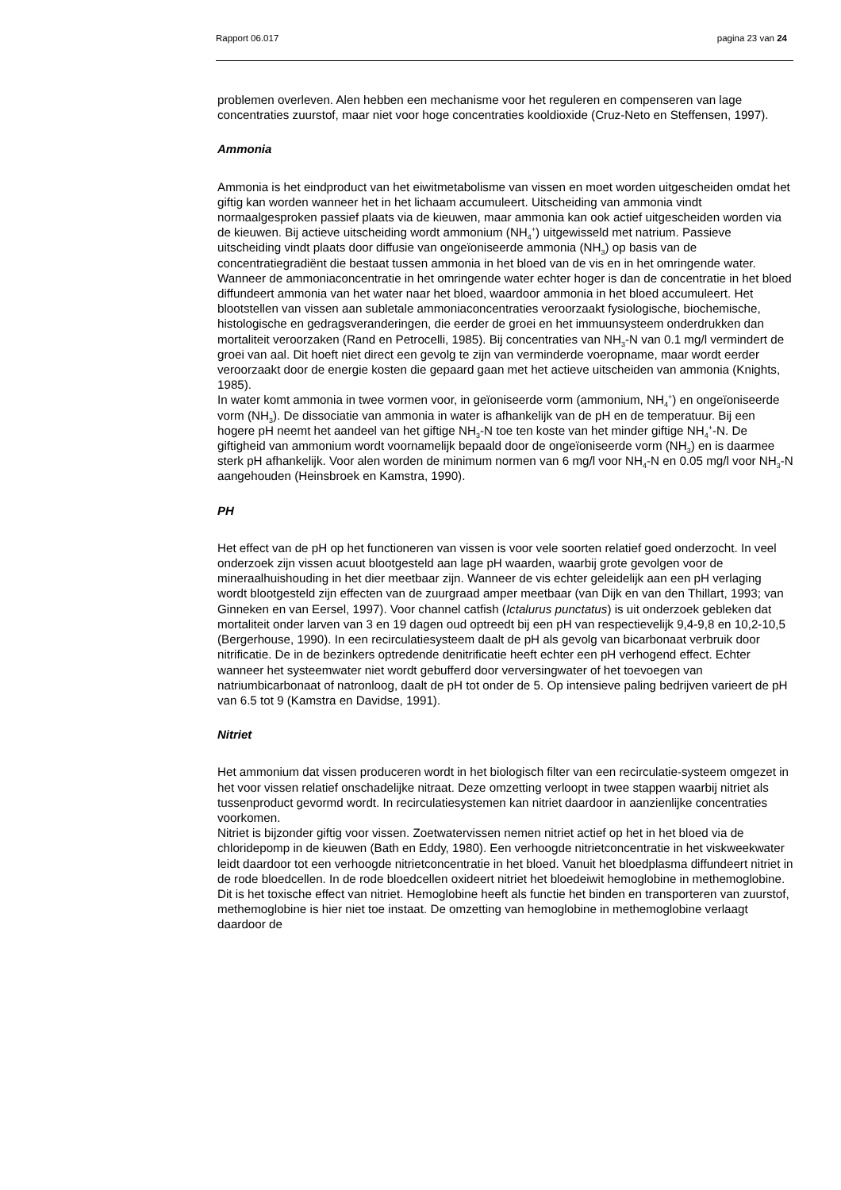Rapport 06.017 pagina 23 van 24
problemen overleven. Alen hebben een mechanisme voor het reguleren en compenseren van lage concentraties zuurstof, maar niet voor hoge concentraties kooldioxide (Cruz-Neto en Steffensen, 1997).
Ammonia
Ammonia is het eindproduct van het eiwitmetabolisme van vissen en moet worden uitgescheiden omdat het giftig kan worden wanneer het in het lichaam accumuleert. Uitscheiding van ammonia vindt normaalgesproken passief plaats via de kieuwen, maar ammonia kan ook actief uitgescheiden worden via de kieuwen. Bij actieve uitscheiding wordt ammonium (NH<sub>4</sub><sup>+</sup>) uitgewisseld met natrium. Passieve uitscheiding vindt plaats door diffusie van ongeïoniseerde ammonia (NH<sub>3</sub>) op basis van de concentratiegradiënt die bestaat tussen ammonia in het bloed van de vis en in het omringende water. Wanneer de ammoniaconcentratie in het omringende water echter hoger is dan de concentratie in het bloed diffundeert ammonia van het water naar het bloed, waardoor ammonia in het bloed accumuleert. Het blootstellen van vissen aan subletale ammoniaconcentraties veroorzaakt fysiologische, biochemische, histologische en gedragsveranderingen, die eerder de groei en het immuunsysteem onderdrukken dan mortaliteit veroorzaken (Rand en Petrocelli, 1985). Bij concentraties van NH<sub>3</sub>-N van 0.1 mg/l vermindert de groei van aal. Dit hoeft niet direct een gevolg te zijn van verminderde voeropname, maar wordt eerder veroorzaakt door de energie kosten die gepaard gaan met het actieve uitscheiden van ammonia (Knights, 1985).
In water komt ammonia in twee vormen voor, in geïoniseerde vorm (ammonium, NH<sub>4</sub><sup>+</sup>) en ongeïoniseerde vorm (NH<sub>3</sub>). De dissociatie van ammonia in water is afhankelijk van de pH en de temperatuur. Bij een hogere pH neemt het aandeel van het giftige NH<sub>3</sub>-N toe ten koste van het minder giftige NH<sub>4</sub><sup>+</sup>-N. De giftigheid van ammonium wordt voornamelijk bepaald door de ongeïoniseerde vorm (NH<sub>3</sub>) en is daarmee sterk pH afhankelijk. Voor alen worden de minimum normen van 6 mg/l voor NH<sub>4</sub>-N en 0.05 mg/l voor NH<sub>3</sub>-N aangehouden (Heinsbroek en Kamstra, 1990).
PH
Het effect van de pH op het functioneren van vissen is voor vele soorten relatief goed onderzocht. In veel onderzoek zijn vissen acuut blootgesteld aan lage pH waarden, waarbij grote gevolgen voor de mineraalhuishouding in het dier meetbaar zijn. Wanneer de vis echter geleidelijk aan een pH verlaging wordt blootgesteld zijn effecten van de zuurgraad amper meetbaar (van Dijk en van den Thillart, 1993; van Ginneken en van Eersel, 1997). Voor channel catfish (Ictalurus punctatus) is uit onderzoek gebleken dat mortaliteit onder larven van 3 en 19 dagen oud optreedt bij een pH van respectievelijk 9,4-9,8 en 10,2-10,5 (Bergerhouse, 1990). In een recirculatiesysteem daalt de pH als gevolg van bicarbonaat verbruik door nitrificatie. De in de bezinkers optredende denitrificatie heeft echter een pH verhogend effect. Echter wanneer het systeemwater niet wordt gebufferd door verversingwater of het toevoegen van natriumbicarbonaat of natronloog, daalt de pH tot onder de 5. Op intensieve paling bedrijven varieert de pH van 6.5 tot 9 (Kamstra en Davidse, 1991).
Nitriet
Het ammonium dat vissen produceren wordt in het biologisch filter van een recirculatie-systeem omgezet in het voor vissen relatief onschadelijke nitraat. Deze omzetting verloopt in twee stappen waarbij nitriet als tussenproduct gevormd wordt. In recirculatiesystemen kan nitriet daardoor in aanzienlijke concentraties voorkomen.
Nitriet is bijzonder giftig voor vissen. Zoetwatervissen nemen nitriet actief op het in het bloed via de chloridepomp in de kieuwen (Bath en Eddy, 1980). Een verhoogde nitrietconcentratie in het viskweekwater leidt daardoor tot een verhoogde nitrietconcentratie in het bloed. Vanuit het bloedplasma diffundeert nitriet in de rode bloedcellen. In de rode bloedcellen oxideert nitriet het bloedeiwit hemoglobine in methemoglobine. Dit is het toxische effect van nitriet. Hemoglobine heeft als functie het binden en transporteren van zuurstof, methemoglobine is hier niet toe instaat. De omzetting van hemoglobine in methemoglobine verlaagt daardoor de